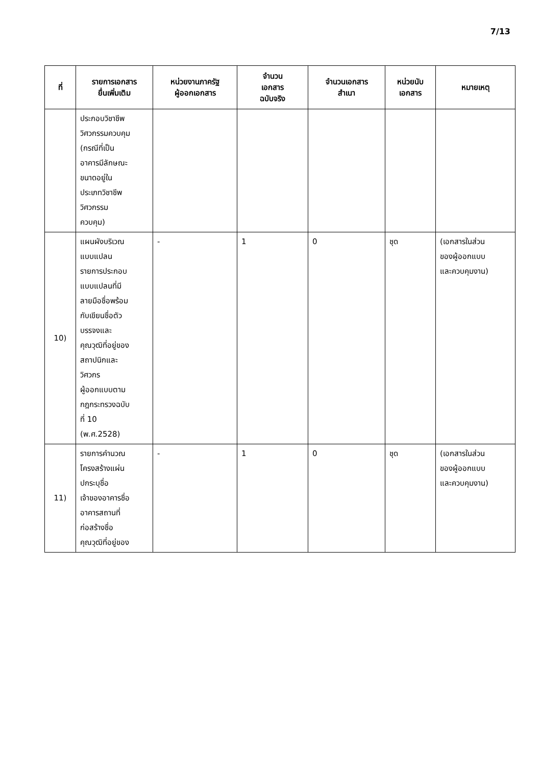7/13
| ที่ | รายการเอกสาร ยื่นเพิ่มเติม | หน่วยงานภาครัฐ ผู้ออกเอกสาร | จำนวน เอกสาร ฉบับจริง | จำนวนเอกสาร สำเนา | หน่วยนับ เอกสาร | หมายเหตุ |
| --- | --- | --- | --- | --- | --- | --- |
| | ประกอบวิชาชีพ วิศวกรรมควบคุม (กรณีที่เป็น อาคารมีลักษณะ ขนาดอยู่ใน ประเภทวิชาชีพ วิศวกรรม ควบคุม) | | | | | |
| 10) | แผนผังบริเวณ แบบแปลน รายการประกอบ แบบแปลนที่มี ลายมือชื่อพร้อม กับเขียนชื่อตัว บรรจงและ คุณวุฒิที่อยู่ของ สถาปนิกและ วิศวกร ผู้ออกแบบตาม กฎกระทรวงฉบับ ที่ 10 (พ.ศ.2528) | - | 1 | 0 | ชุด | (เอกสารในส่วน ของผู้ออกแบบ และควบคุมงาน) |
| 11) | รายการคำนวณ โครงสร้างแผ่น ปกระบุชื่อ เจ้าของอาคารชื่อ อาคารสถานที่ ก่อสร้างชื่อ คุณวุฒิที่อยู่ของ | - | 1 | 0 | ชุด | (เอกสารในส่วน ของผู้ออกแบบ และควบคุมงาน) |